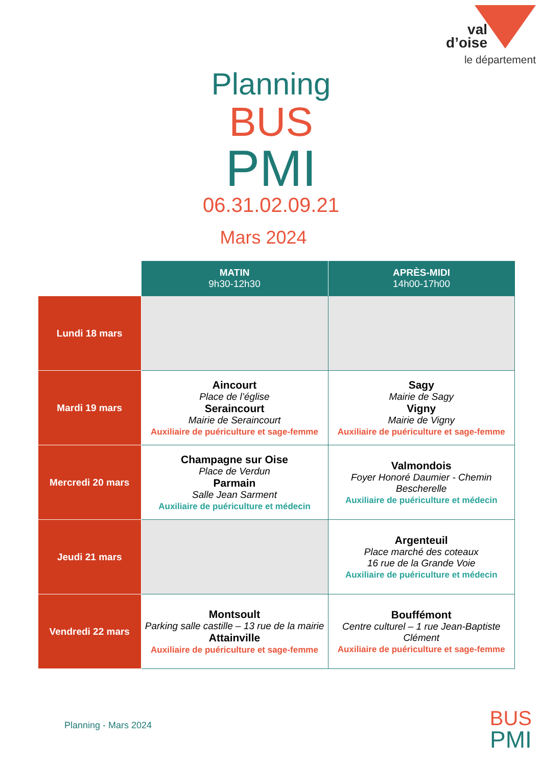val
d’oise
le département
Planning
BUS
PMI
06.31.02.09.21
Mars 2024
| | MATIN 9h30-12h30 | APRÈS-MIDI 14h00-17h00 |
| --- | --- | --- |
| Lundi 18 mars | | |
| Mardi 19 mars | Aincourt Place de l’église Seraincourt Mairie de Seraincourt Auxiliaire de puériculture et sage-femme | Sagy Mairie de Sagy Vigny Mairie de Vigny Auxiliaire de puériculture et sage-femme |
| Mercredi 20 mars | Champagne sur Oise Place de Verdun Parmain Salle Jean Sarment Auxiliaire de puériculture et médecin | Valmondois Foyer Honoré Daumier - Chemin Bescherelle Auxiliaire de puériculture et médecin |
| Jeudi 21 mars | | Argenteuil Place marché des coteaux 16 rue de la Grande Voie Auxiliaire de puériculture et médecin |
| Vendredi 22 mars | Montsoult Parking salle castille – 13 rue de la mairie Attainville Auxiliaire de puériculture et sage-femme | Bouffémont Centre culturel – 1 rue Jean-Baptiste Clément Auxiliaire de puériculture et sage-femme |
Planning - Mars 2024
BUS
PMI